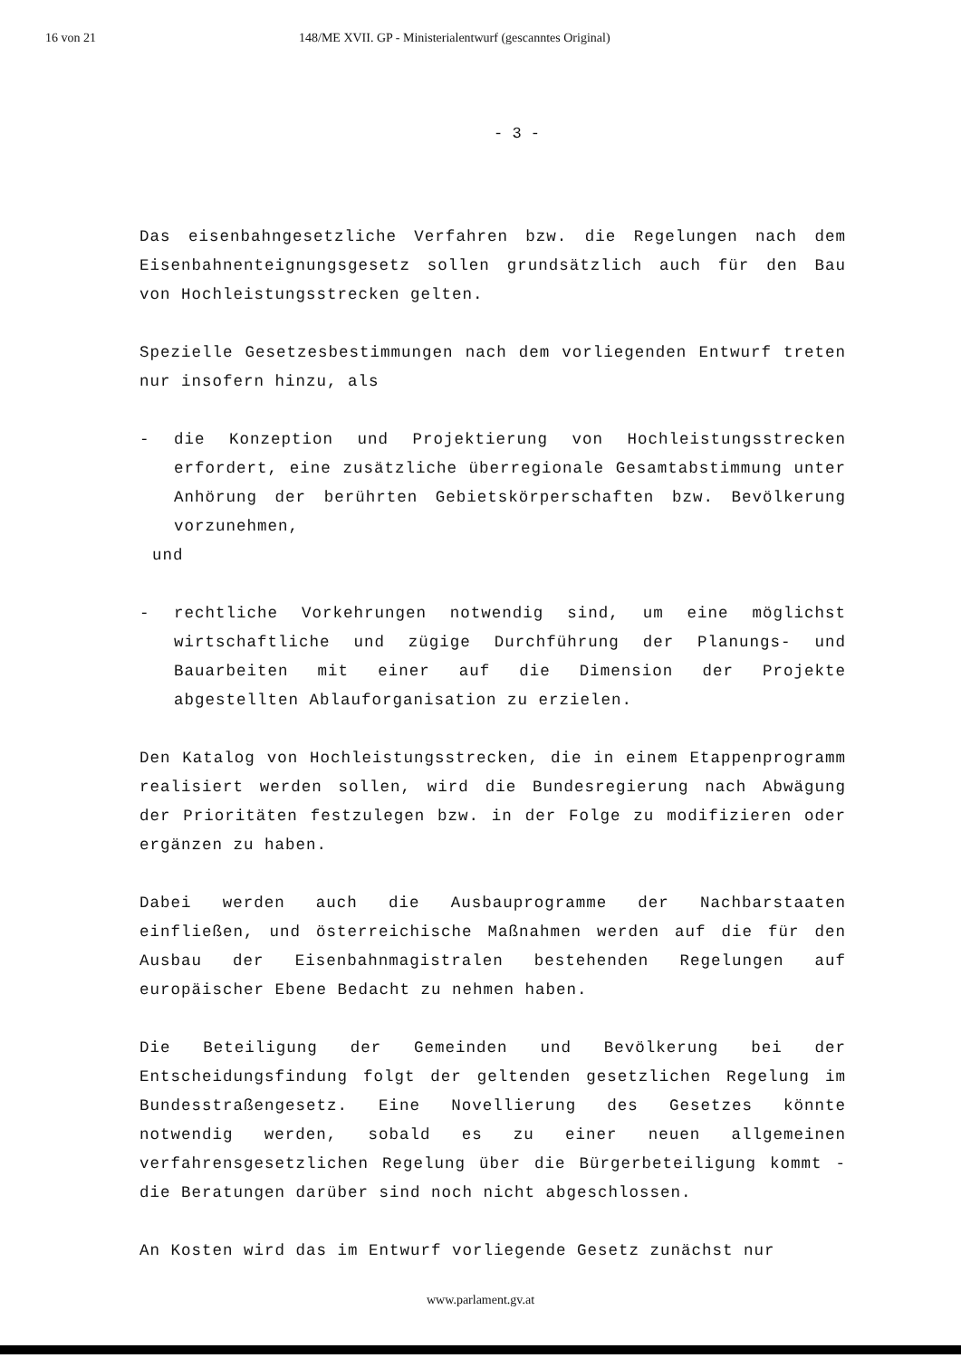16 von 21 148/ME XVII. GP - Ministerialentwurf (gescanntes Original)
- 3 -
Das eisenbahngesetzliche Verfahren bzw. die Regelungen nach dem Eisenbahnenteignungsgesetz sollen grundsätzlich auch für den Bau von Hochleistungsstrecken gelten.
Spezielle Gesetzesbestimmungen nach dem vorliegenden Entwurf treten nur insofern hinzu, als
- die Konzeption und Projektierung von Hochleistungsstrecken erfordert, eine zusätzliche überregionale Gesamtabstimmung unter Anhörung der berührten Gebietskörperschaften bzw. Bevölkerung vorzunehmen,
und
- rechtliche Vorkehrungen notwendig sind, um eine möglichst wirtschaftliche und zügige Durchführung der Planungs- und Bauarbeiten mit einer auf die Dimension der Projekte abgestellten Ablauforganisation zu erzielen.
Den Katalog von Hochleistungsstrecken, die in einem Etappenprogramm realisiert werden sollen, wird die Bundesregierung nach Abwägung der Prioritäten festzulegen bzw. in der Folge zu modifizieren oder ergänzen zu haben.
Dabei werden auch die Ausbauprogramme der Nachbarstaaten einfließen, und österreichische Maßnahmen werden auf die für den Ausbau der Eisenbahnmagistralen bestehenden Regelungen auf europäischer Ebene Bedacht zu nehmen haben.
Die Beteiligung der Gemeinden und Bevölkerung bei der Entscheidungsfindung folgt der geltenden gesetzlichen Regelung im Bundesstraßengesetz. Eine Novellierung des Gesetzes könnte notwendig werden, sobald es zu einer neuen allgemeinen verfahrensgesetzlichen Regelung über die Bürgerbeteiligung kommt - die Beratungen darüber sind noch nicht abgeschlossen.
An Kosten wird das im Entwurf vorliegende Gesetz zunächst nur
www.parlament.gv.at